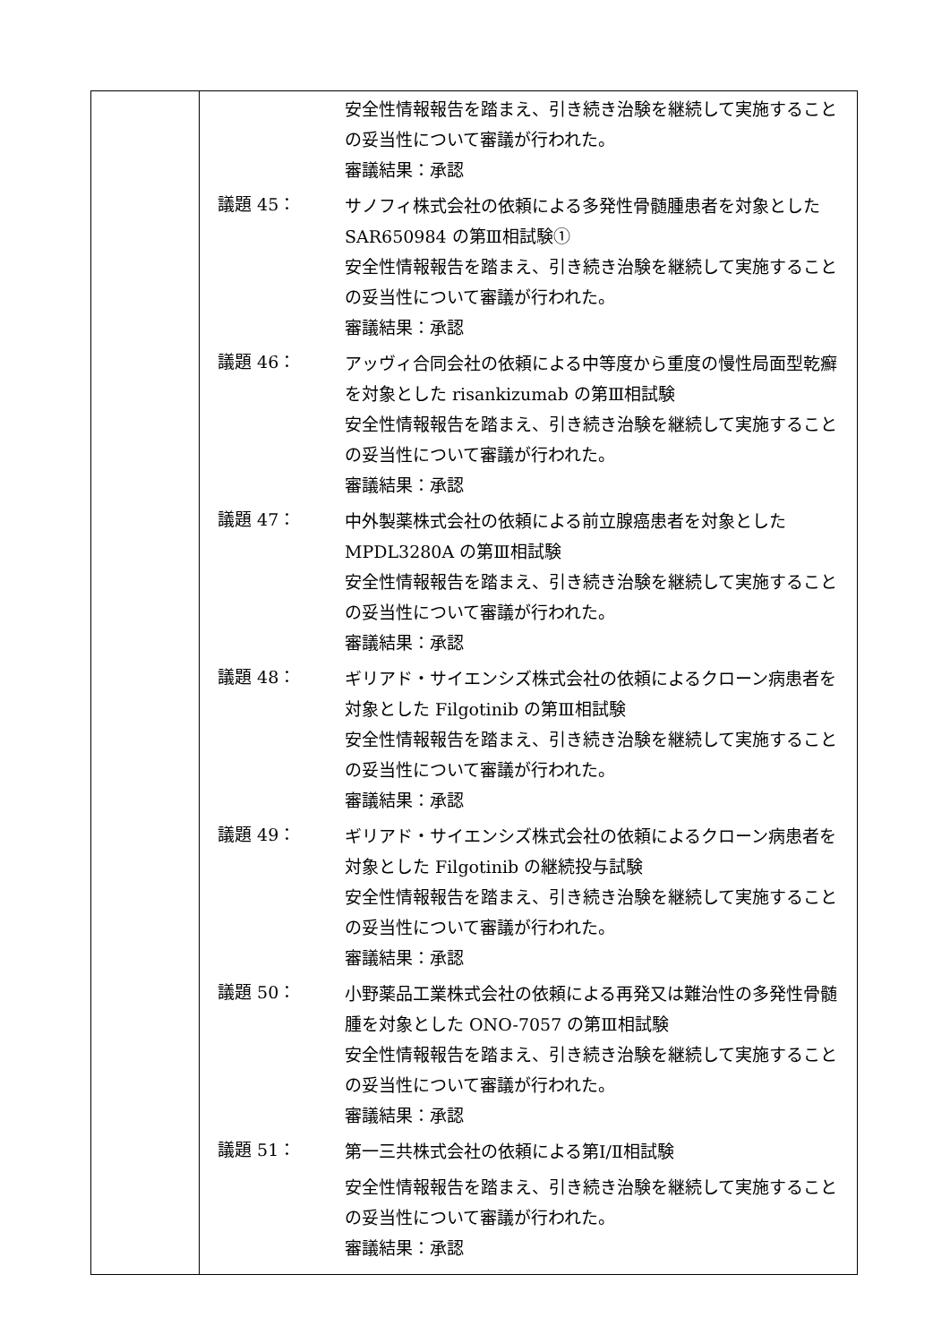| | 安全性情報報告を踏まえ、引き続き治験を継続して実施することの妥当性について審議が行われた。 審議結果：承認 議題 45： サノフィ株式会社の依頼による多発性骨髄腫患者を対象とした SAR650984 の第Ⅲ相試験① 安全性情報報告を踏まえ、引き続き治験を継続して実施することの妥当性について審議が行われた。 審議結果：承認 議題 46： アッヴィ合同会社の依頼による中等度から重度の慢性局面型乾癬を対象とした risankizumab の第Ⅲ相試験 安全性情報報告を踏まえ、引き続き治験を継続して実施することの妥当性について審議が行われた。 審議結果：承認 議題 47： 中外製薬株式会社の依頼による前立腺癌患者を対象とした MPDL3280A の第Ⅲ相試験 安全性情報報告を踏まえ、引き続き治験を継続して実施することの妥当性について審議が行われた。 審議結果：承認 議題 48： ギリアド・サイエンシズ株式会社の依頼によるクローン病患者を対象とした Filgotinib の第Ⅲ相試験 安全性情報報告を踏まえ、引き続き治験を継続して実施することの妥当性について審議が行われた。 審議結果：承認 議題 49： ギリアド・サイエンシズ株式会社の依頼によるクローン病患者を対象とした Filgotinib の継続投与試験 安全性情報報告を踏まえ、引き続き治験を継続して実施することの妥当性について審議が行われた。 審議結果：承認 議題 50： 小野薬品工業株式会社の依頼による再発又は難治性の多発性骨髄腫を対象とした ONO-7057 の第Ⅲ相試験 安全性情報報告を踏まえ、引き続き治験を継続して実施することの妥当性について審議が行われた。 審議結果：承認 議題 51： 第一三共株式会社の依頼による第Ⅰ/Ⅱ相試験 安全性情報報告を踏まえ、引き続き治験を継続して実施することの妥当性について審議が行われた。 審議結果：承認 |